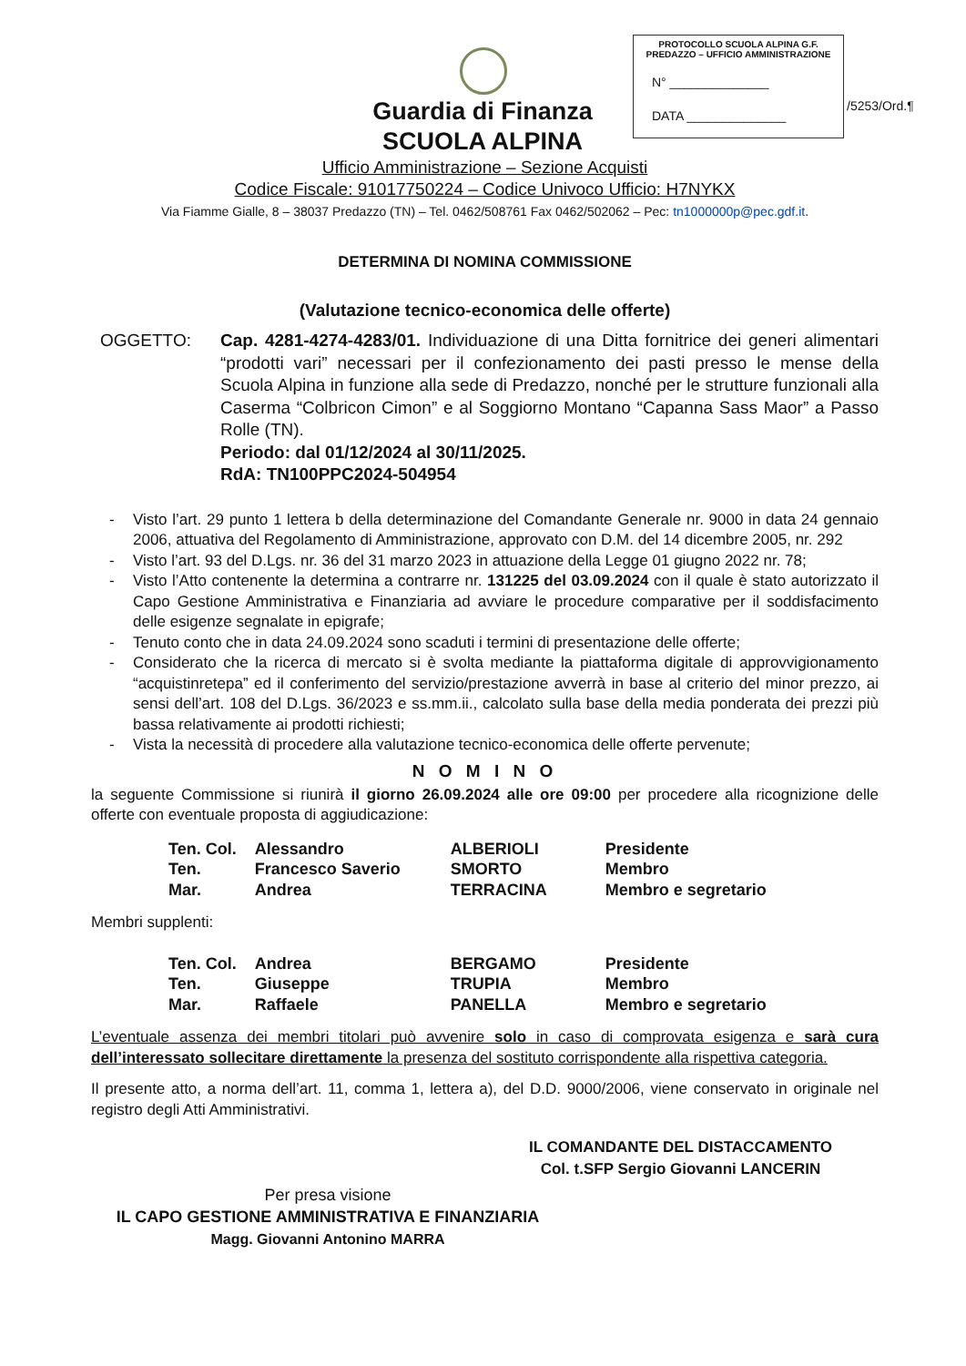Guardia di Finanza
SCUOLA ALPINA
PROTOCOLLO SCUOLA ALPINA G.F.
PREDAZZO – UFFICIO AMMINISTRAZIONE
N° ______________
DATA ______________
/5253/Ord.¶
Ufficio Amministrazione – Sezione Acquisti
Codice Fiscale: 91017750224 – Codice Univoco Ufficio: H7NYKX
Via Fiamme Gialle, 8 – 38037 Predazzo (TN) – Tel. 0462/508761 Fax 0462/502062 – Pec: tn1000000p@pec.gdf.it.
DETERMINA DI NOMINA COMMISSIONE
(Valutazione tecnico-economica delle offerte)
OGGETTO: Cap. 4281-4274-4283/01. Individuazione di una Ditta fornitrice dei generi alimentari “prodotti vari” necessari per il confezionamento dei pasti presso le mense della Scuola Alpina in funzione alla sede di Predazzo, nonché per le strutture funzionali alla Caserma “Colbricon Cimon” e al Soggiorno Montano “Capanna Sass Maor” a Passo Rolle (TN).
Periodo: dal 01/12/2024 al 30/11/2025.
RdA: TN100PPC2024-504954
- Visto l’art. 29 punto 1 lettera b della determinazione del Comandante Generale nr. 9000 in data 24 gennaio 2006, attuativa del Regolamento di Amministrazione, approvato con D.M. del 14 dicembre 2005, nr. 292
- Visto l’art. 93 del D.Lgs. nr. 36 del 31 marzo 2023 in attuazione della Legge 01 giugno 2022 nr. 78;
- Visto l’Atto contenente la determina a contrarre nr. 131225 del 03.09.2024 con il quale è stato autorizzato il Capo Gestione Amministrativa e Finanziaria ad avviare le procedure comparative per il soddisfacimento delle esigenze segnalate in epigrafe;
- Tenuto conto che in data 24.09.2024 sono scaduti i termini di presentazione delle offerte;
- Considerato che la ricerca di mercato si è svolta mediante la piattaforma digitale di approvvigionamento “acquistinretepa” ed il conferimento del servizio/prestazione avverrà in base al criterio del minor prezzo, ai sensi dell’art. 108 del D.Lgs. 36/2023 e ss.mm.ii., calcolato sulla base della media ponderata dei prezzi più bassa relativamente ai prodotti richiesti;
- Vista la necessità di procedere alla valutazione tecnico-economica delle offerte pervenute;
N O M I N O
la seguente Commissione si riunirà il giorno 26.09.2024 alle ore 09:00 per procedere alla ricognizione delle offerte con eventuale proposta di aggiudicazione:
| Ten. Col. | Alessandro | ALBERIOLI | Presidente |
| Ten. | Francesco Saverio | SMORTO | Membro |
| Mar. | Andrea | TERRACINA | Membro e segretario |
Membri supplenti:
| Ten. Col. | Andrea | BERGAMO | Presidente |
| Ten. | Giuseppe | TRUPIA | Membro |
| Mar. | Raffaele | PANELLA | Membro e segretario |
L’eventuale assenza dei membri titolari può avvenire solo in caso di comprovata esigenza e sarà cura dell’interessato sollecitare direttamente la presenza del sostituto corrispondente alla rispettiva categoria.
Il presente atto, a norma dell’art. 11, comma 1, lettera a), del D.D. 9000/2006, viene conservato in originale nel registro degli Atti Amministrativi.
IL COMANDANTE DEL DISTACCAMENTO
Col. t.SFP Sergio Giovanni LANCERIN
Per presa visione
IL CAPO GESTIONE AMMINISTRATIVA E FINANZIARIA
Magg. Giovanni Antonino MARRA